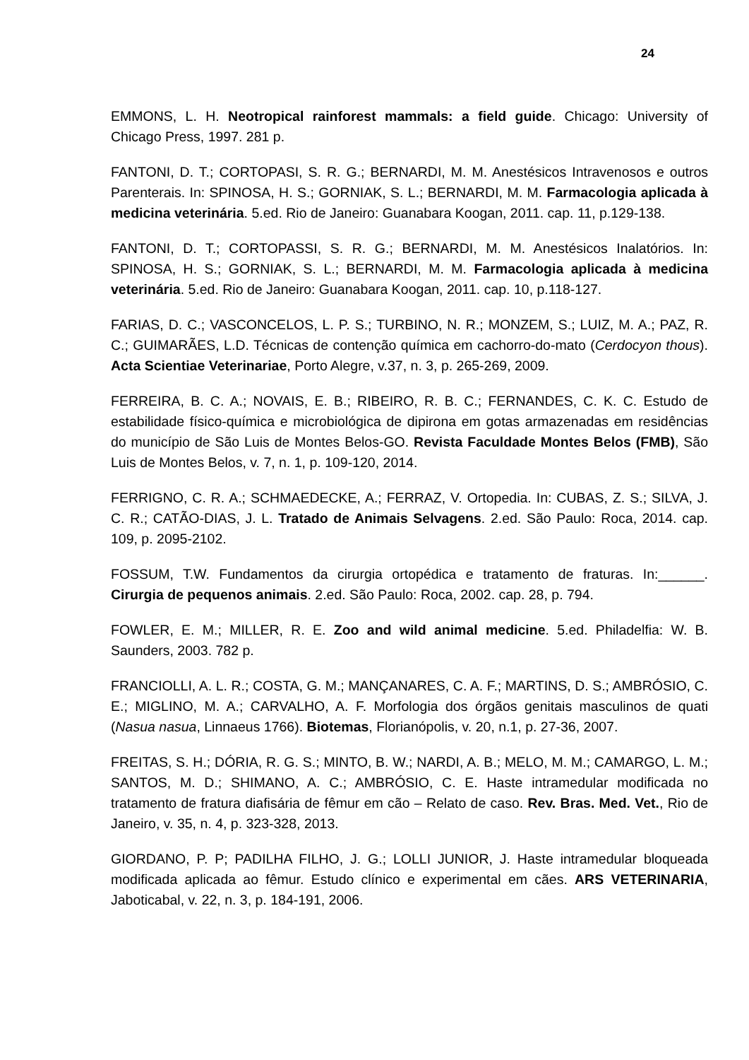24
EMMONS, L. H. Neotropical rainforest mammals: a field guide. Chicago: University of Chicago Press, 1997. 281 p.
FANTONI, D. T.; CORTOPASI, S. R. G.; BERNARDI, M. M. Anestésicos Intravenosos e outros Parenterais. In: SPINOSA, H. S.; GORNIAK, S. L.; BERNARDI, M. M. Farmacologia aplicada à medicina veterinária. 5.ed. Rio de Janeiro: Guanabara Koogan, 2011. cap. 11, p.129-138.
FANTONI, D. T.; CORTOPASSI, S. R. G.; BERNARDI, M. M. Anestésicos Inalatórios. In: SPINOSA, H. S.; GORNIAK, S. L.; BERNARDI, M. M. Farmacologia aplicada à medicina veterinária. 5.ed. Rio de Janeiro: Guanabara Koogan, 2011. cap. 10, p.118-127.
FARIAS, D. C.; VASCONCELOS, L. P. S.; TURBINO, N. R.; MONZEM, S.; LUIZ, M. A.; PAZ, R. C.; GUIMARÃES, L.D. Técnicas de contenção química em cachorro-do-mato (Cerdocyon thous). Acta Scientiae Veterinariae, Porto Alegre, v.37, n. 3, p. 265-269, 2009.
FERREIRA, B. C. A.; NOVAIS, E. B.; RIBEIRO, R. B. C.; FERNANDES, C. K. C. Estudo de estabilidade físico-química e microbiológica de dipirona em gotas armazenadas em residências do município de São Luis de Montes Belos-GO. Revista Faculdade Montes Belos (FMB), São Luis de Montes Belos, v. 7, n. 1, p. 109-120, 2014.
FERRIGNO, C. R. A.; SCHMAEDECKE, A.; FERRAZ, V. Ortopedia. In: CUBAS, Z. S.; SILVA, J. C. R.; CATÃO-DIAS, J. L. Tratado de Animais Selvagens. 2.ed. São Paulo: Roca, 2014. cap. 109, p. 2095-2102.
FOSSUM, T.W. Fundamentos da cirurgia ortopédica e tratamento de fraturas. In:______. Cirurgia de pequenos animais. 2.ed. São Paulo: Roca, 2002. cap. 28, p. 794.
FOWLER, E. M.; MILLER, R. E. Zoo and wild animal medicine. 5.ed. Philadelfia: W. B. Saunders, 2003. 782 p.
FRANCIOLLI, A. L. R.; COSTA, G. M.; MANÇANARES, C. A. F.; MARTINS, D. S.; AMBRÓSIO, C. E.; MIGLINO, M. A.; CARVALHO, A. F. Morfologia dos órgãos genitais masculinos de quati (Nasua nasua, Linnaeus 1766). Biotemas, Florianópolis, v. 20, n.1, p. 27-36, 2007.
FREITAS, S. H.; DÓRIA, R. G. S.; MINTO, B. W.; NARDI, A. B.; MELO, M. M.; CAMARGO, L. M.; SANTOS, M. D.; SHIMANO, A. C.; AMBRÓSIO, C. E. Haste intramedular modificada no tratamento de fratura diafisária de fêmur em cão – Relato de caso. Rev. Bras. Med. Vet., Rio de Janeiro, v. 35, n. 4, p. 323-328, 2013.
GIORDANO, P. P; PADILHA FILHO, J. G.; LOLLI JUNIOR, J. Haste intramedular bloqueada modificada aplicada ao fêmur. Estudo clínico e experimental em cães. ARS VETERINARIA, Jaboticabal, v. 22, n. 3, p. 184-191, 2006.